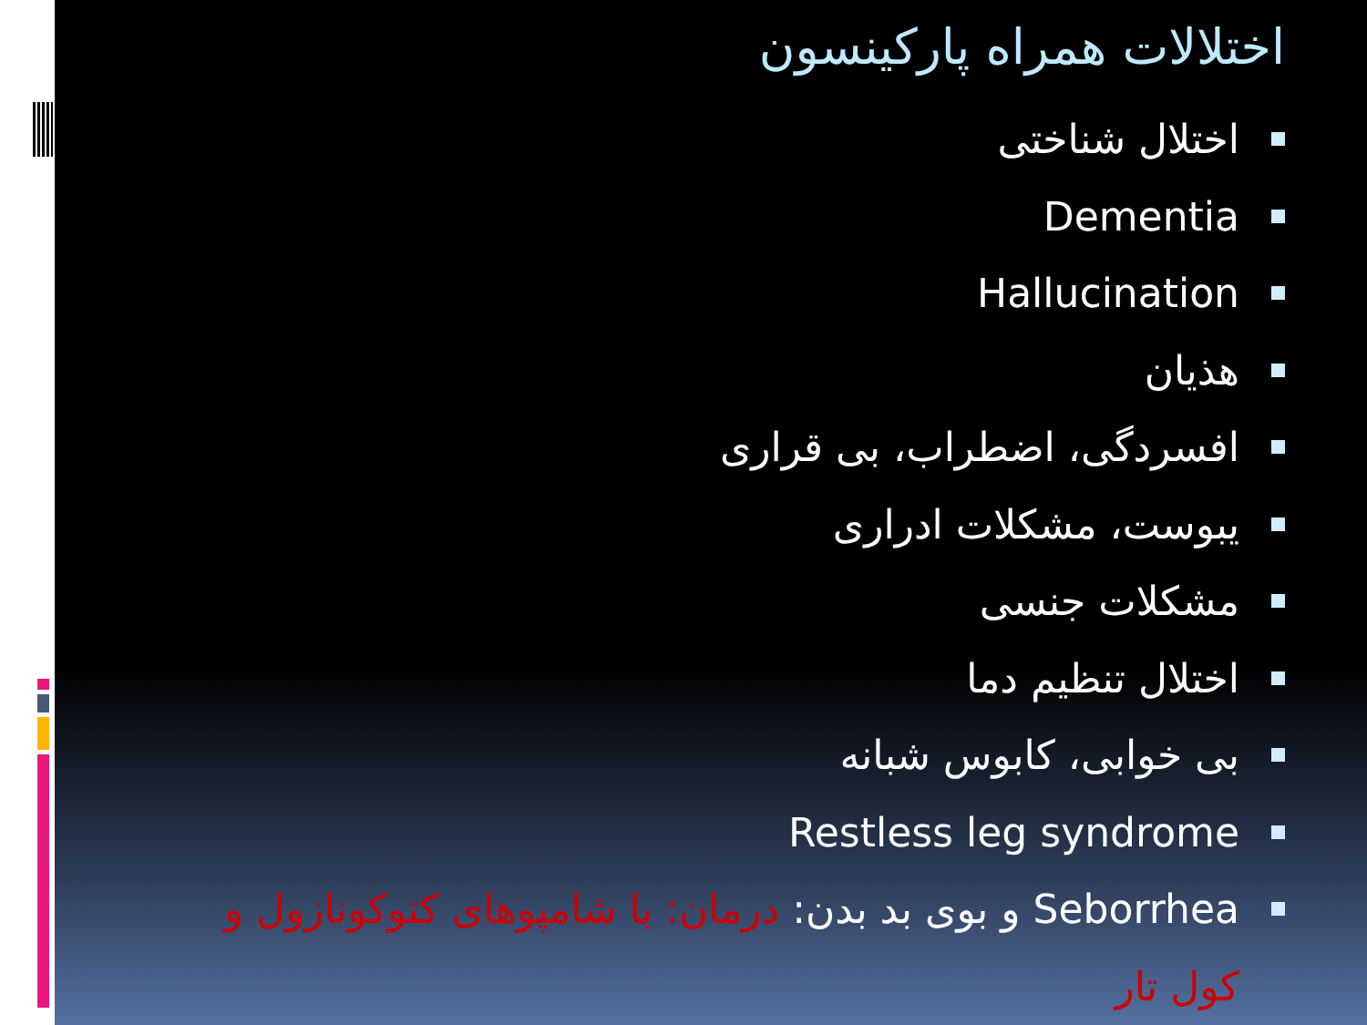اختلالات همراه پارکینسون
اختلال شناختی
Dementia
Hallucination
هذیان
افسردگی، اضطراب، بی قراری
یبوست، مشکلات ادراری
مشکلات جنسی
اختلال تنظیم دما
بی خوابی، کابوس شبانه
Restless leg syndrome
Seborrhea و بوی بد بدن: درمان: با شامپوهای کتوکونازول و کول تار